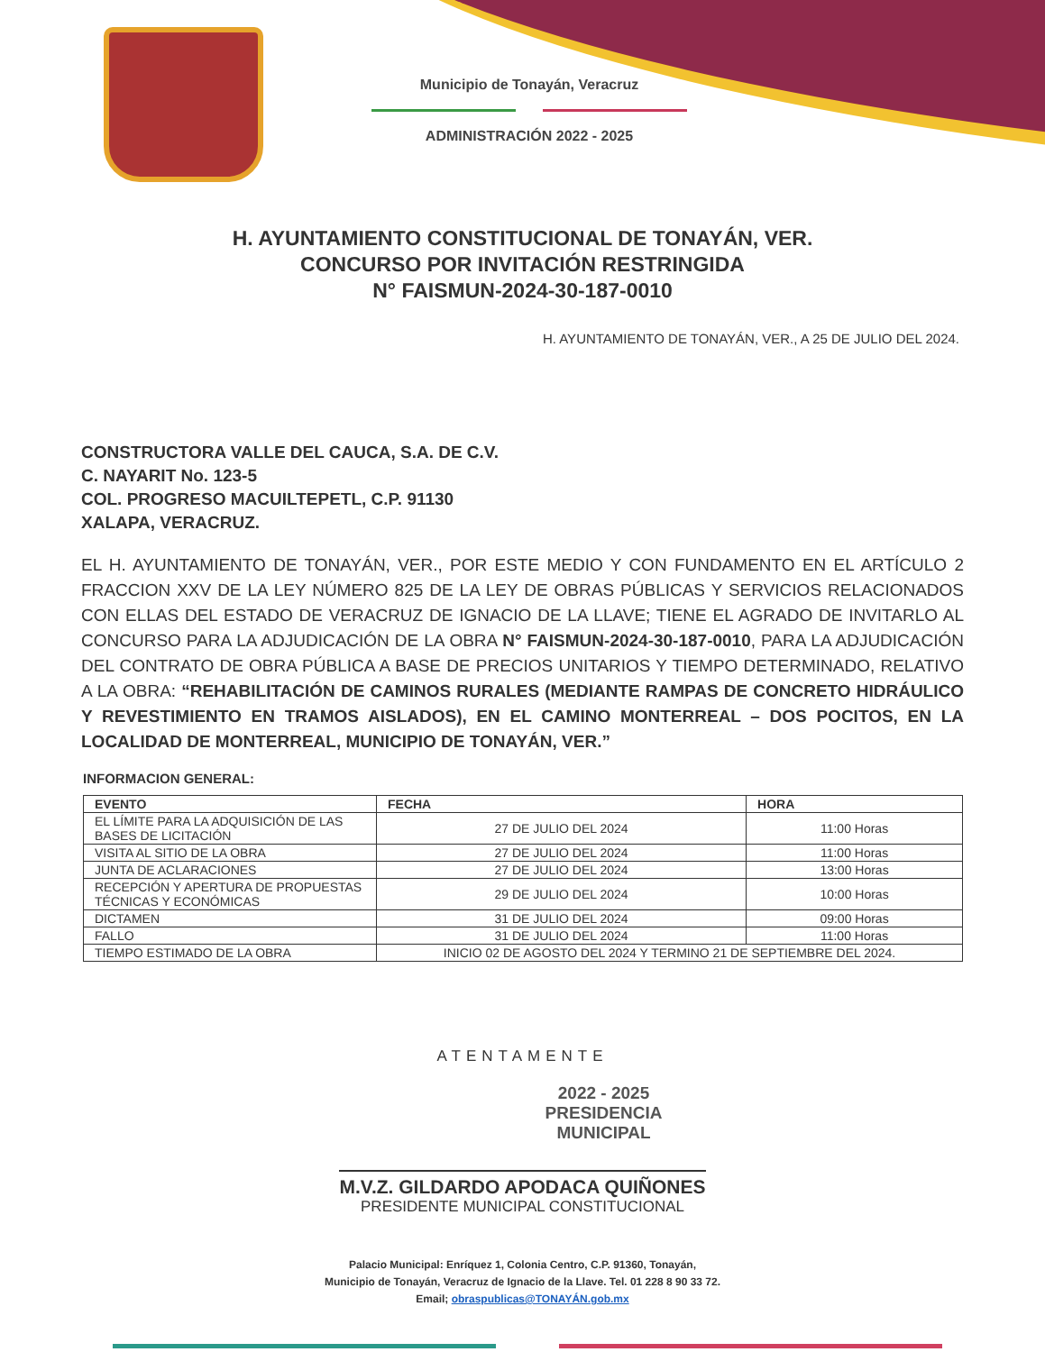Municipio de Tonayán, Veracruz
ADMINISTRACIÓN 2022 - 2025
H. AYUNTAMIENTO CONSTITUCIONAL DE TONAYÁN, VER.
CONCURSO POR INVITACIÓN RESTRINGIDA
N° FAISMUN-2024-30-187-0010
H. AYUNTAMIENTO DE TONAYÁN, VER., A 25 DE JULIO DEL 2024.
CONSTRUCTORA VALLE DEL CAUCA, S.A. DE C.V.
C. NAYARIT No. 123-5
COL. PROGRESO MACUILTEPETL, C.P. 91130
XALAPA, VERACRUZ.
EL H. AYUNTAMIENTO DE TONAYÁN, VER., POR ESTE MEDIO Y CON FUNDAMENTO EN EL ARTÍCULO 2 FRACCION XXV DE LA LEY NÚMERO 825 DE LA LEY DE OBRAS PÚBLICAS Y SERVICIOS RELACIONADOS CON ELLAS DEL ESTADO DE VERACRUZ DE IGNACIO DE LA LLAVE; TIENE EL AGRADO DE INVITARLO AL CONCURSO PARA LA ADJUDICACIÓN DE LA OBRA N° FAISMUN-2024-30-187-0010, PARA LA ADJUDICACIÓN DEL CONTRATO DE OBRA PÚBLICA A BASE DE PRECIOS UNITARIOS Y TIEMPO DETERMINADO, RELATIVO A LA OBRA: “REHABILITACIÓN DE CAMINOS RURALES (MEDIANTE RAMPAS DE CONCRETO HIDRÁULICO Y REVESTIMIENTO EN TRAMOS AISLADOS), EN EL CAMINO MONTERREAL – DOS POCITOS, EN LA LOCALIDAD DE MONTERREAL, MUNICIPIO DE TONAYÁN, VER.”
INFORMACION GENERAL:
| EVENTO | FECHA | HORA |
| --- | --- | --- |
| EL LÍMITE PARA LA ADQUISICIÓN DE LAS BASES DE LICITACIÓN | 27 DE JULIO DEL 2024 | 11:00 Horas |
| VISITA AL SITIO DE LA OBRA | 27 DE JULIO DEL 2024 | 11:00 Horas |
| JUNTA DE ACLARACIONES | 27 DE JULIO DEL 2024 | 13:00 Horas |
| RECEPCIÓN Y APERTURA DE PROPUESTAS TÉCNICAS Y ECONÓMICAS | 29 DE JULIO DEL 2024 | 10:00 Horas |
| DICTAMEN | 31 DE JULIO DEL 2024 | 09:00 Horas |
| FALLO | 31 DE JULIO DEL 2024 | 11:00 Horas |
| TIEMPO ESTIMADO DE LA OBRA | INICIO 02 DE AGOSTO DEL 2024 Y TERMINO 21 DE SEPTIEMBRE DEL 2024. | |
ATENTAMENTE
2022 - 2025
PRESIDENCIA
MUNICIPAL
M.V.Z. GILDARDO APODACA QUIÑONES
PRESIDENTE MUNICIPAL CONSTITUCIONAL
Palacio Municipal: Enríquez 1, Colonia Centro, C.P. 91360, Tonayán,
Municipio de Tonayán, Veracruz de Ignacio de la Llave. Tel. 01 228 8 90 33 72.
Email; obraspublicas@TONAYÁN.gob.mx